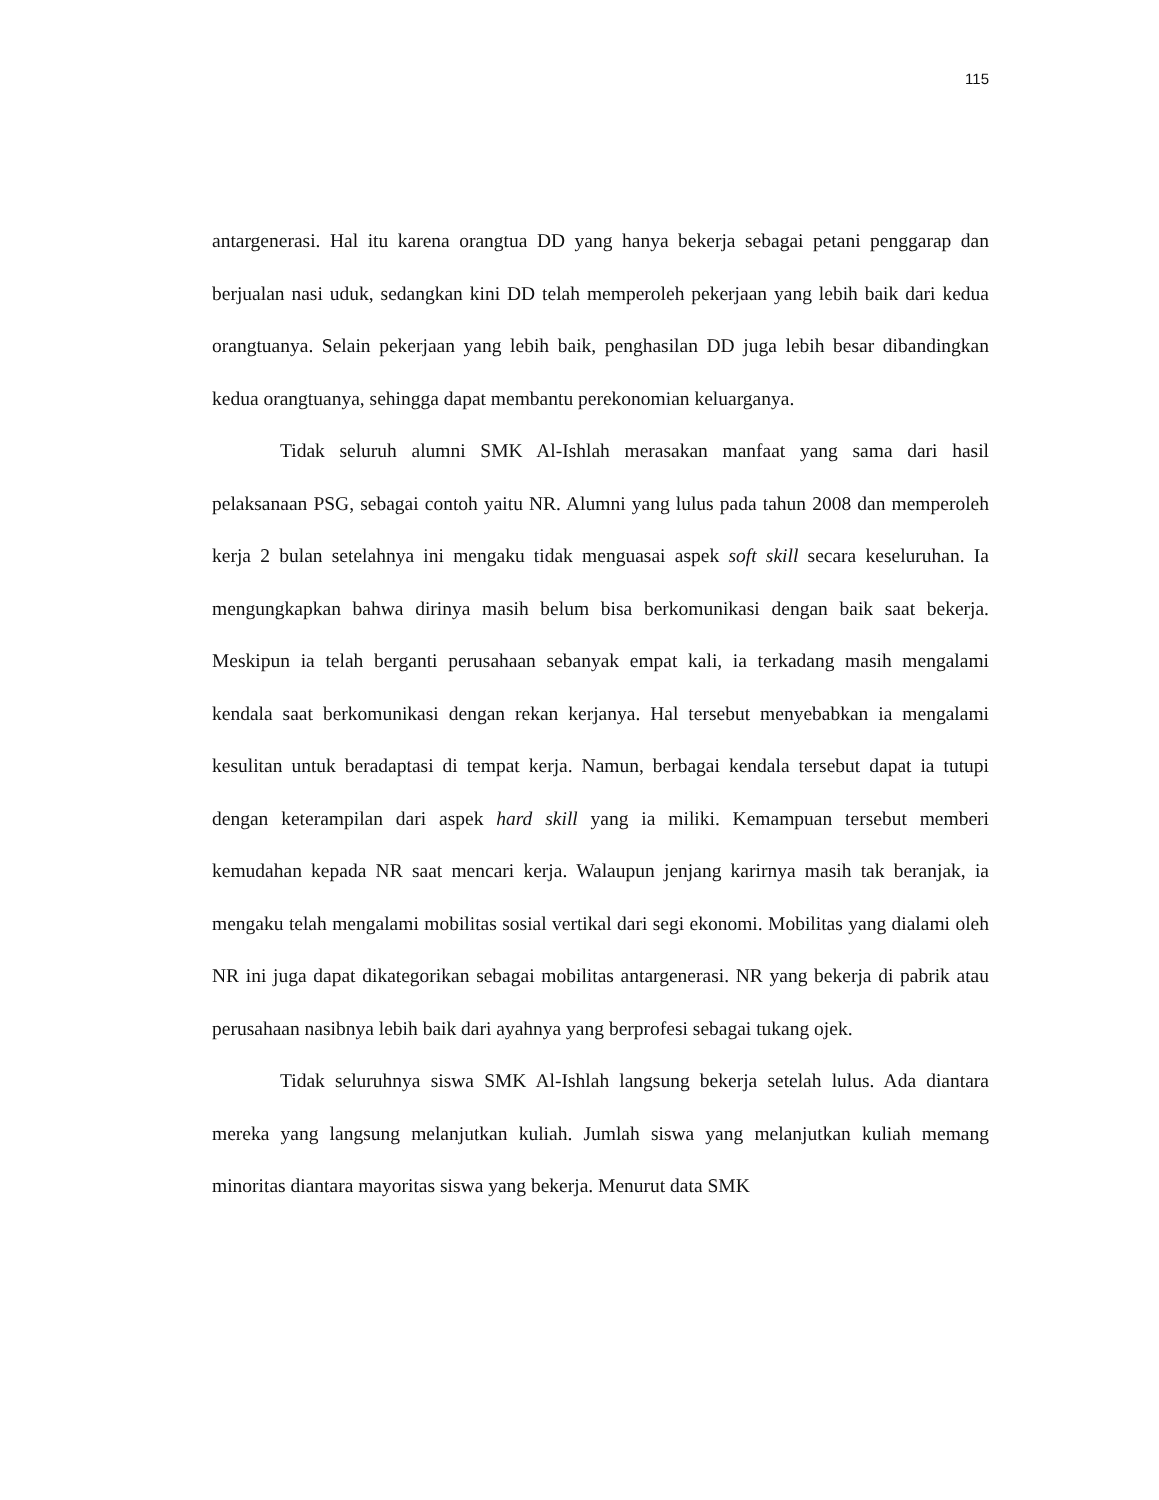115
antargenerasi. Hal itu karena orangtua DD yang hanya bekerja sebagai petani penggarap dan berjualan nasi uduk, sedangkan kini DD telah memperoleh pekerjaan yang lebih baik dari kedua orangtuanya. Selain pekerjaan yang lebih baik, penghasilan DD juga lebih besar dibandingkan kedua orangtuanya, sehingga dapat membantu perekonomian keluarganya.
Tidak seluruh alumni SMK Al-Ishlah merasakan manfaat yang sama dari hasil pelaksanaan PSG, sebagai contoh yaitu NR. Alumni yang lulus pada tahun 2008 dan memperoleh kerja 2 bulan setelahnya ini mengaku tidak menguasai aspek soft skill secara keseluruhan. Ia mengungkapkan bahwa dirinya masih belum bisa berkomunikasi dengan baik saat bekerja. Meskipun ia telah berganti perusahaan sebanyak empat kali, ia terkadang masih mengalami kendala saat berkomunikasi dengan rekan kerjanya. Hal tersebut menyebabkan ia mengalami kesulitan untuk beradaptasi di tempat kerja. Namun, berbagai kendala tersebut dapat ia tutupi dengan keterampilan dari aspek hard skill yang ia miliki. Kemampuan tersebut memberi kemudahan kepada NR saat mencari kerja. Walaupun jenjang karirnya masih tak beranjak, ia mengaku telah mengalami mobilitas sosial vertikal dari segi ekonomi. Mobilitas yang dialami oleh NR ini juga dapat dikategorikan sebagai mobilitas antargenerasi. NR yang bekerja di pabrik atau perusahaan nasibnya lebih baik dari ayahnya yang berprofesi sebagai tukang ojek.
Tidak seluruhnya siswa SMK Al-Ishlah langsung bekerja setelah lulus. Ada diantara mereka yang langsung melanjutkan kuliah. Jumlah siswa yang melanjutkan kuliah memang minoritas diantara mayoritas siswa yang bekerja. Menurut data SMK